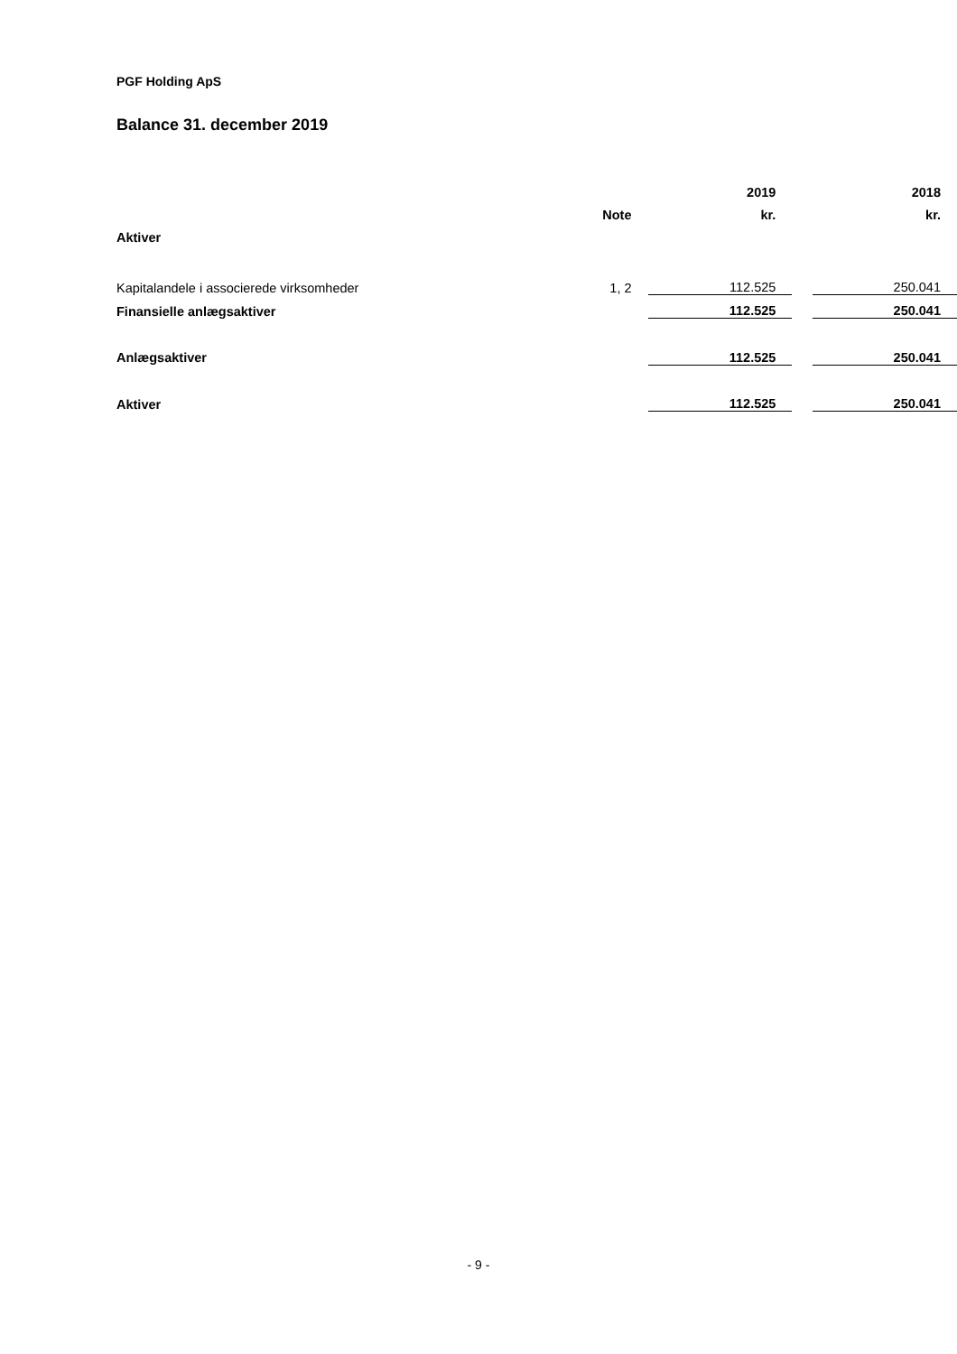PGF Holding ApS
Balance 31. december 2019
| | | 2019 | | 2018 |
| --- | --- | --- | --- | --- |
| | Note | kr. | | kr. |
| Aktiver | | | | |
| Kapitalandele i associerede virksomheder | 1, 2 | 112.525 | | 250.041 |
| Finansielle anlægsaktiver | | 112.525 | | 250.041 |
| Anlægsaktiver | | 112.525 | | 250.041 |
| Aktiver | | 112.525 | | 250.041 |
- 9 -